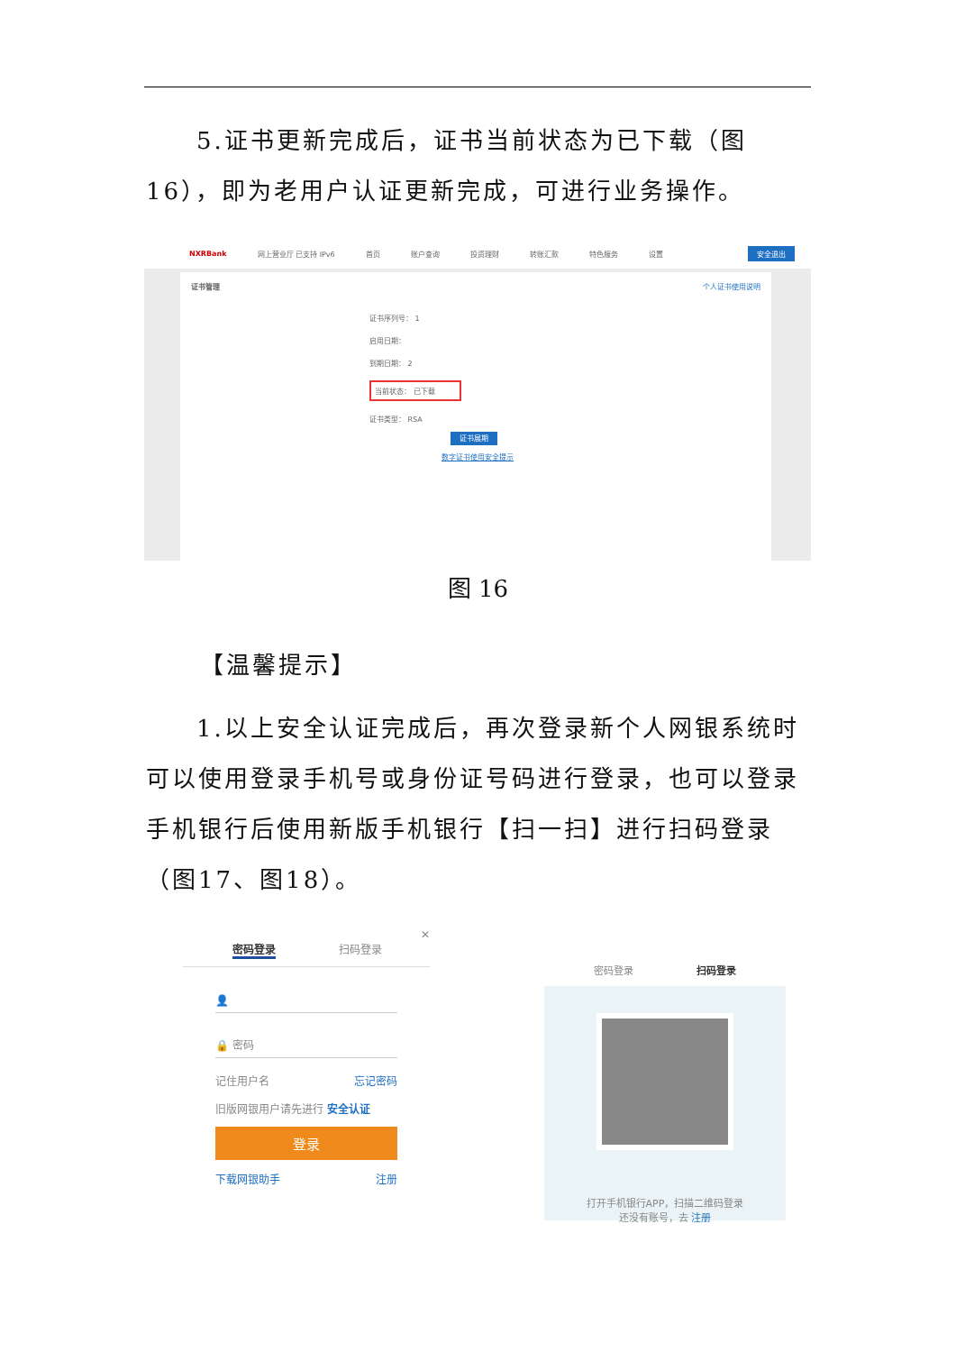5.证书更新完成后，证书当前状态为已下载（图16），即为老用户认证更新完成，可进行业务操作。
NXRBank 网上营业厅 已支持 IPv6 首页 账户查询 投资理财 转账汇款 特色服务 设置 安全退出
证书管理 个人证书使用说明
证书序列号： 1
启用日期：
到期日期： 2
当前状态： 已下载
证书类型： RSA
证书展期
数字证书使用安全提示
图 16
【温馨提示】
1.以上安全认证完成后，再次登录新个人网银系统时可以使用登录手机号或身份证号码进行登录，也可以登录手机银行后使用新版手机银行【扫一扫】进行扫码登录（图17、图18）。
✕
密码登录 扫码登录
👤
🔒 密码
记住用户名 忘记密码
旧版网银用户请先进行 安全认证
登录
下载网银助手 注册
密码登录 扫码登录
打开手机银行APP，扫描二维码登录
还没有账号，去 注册